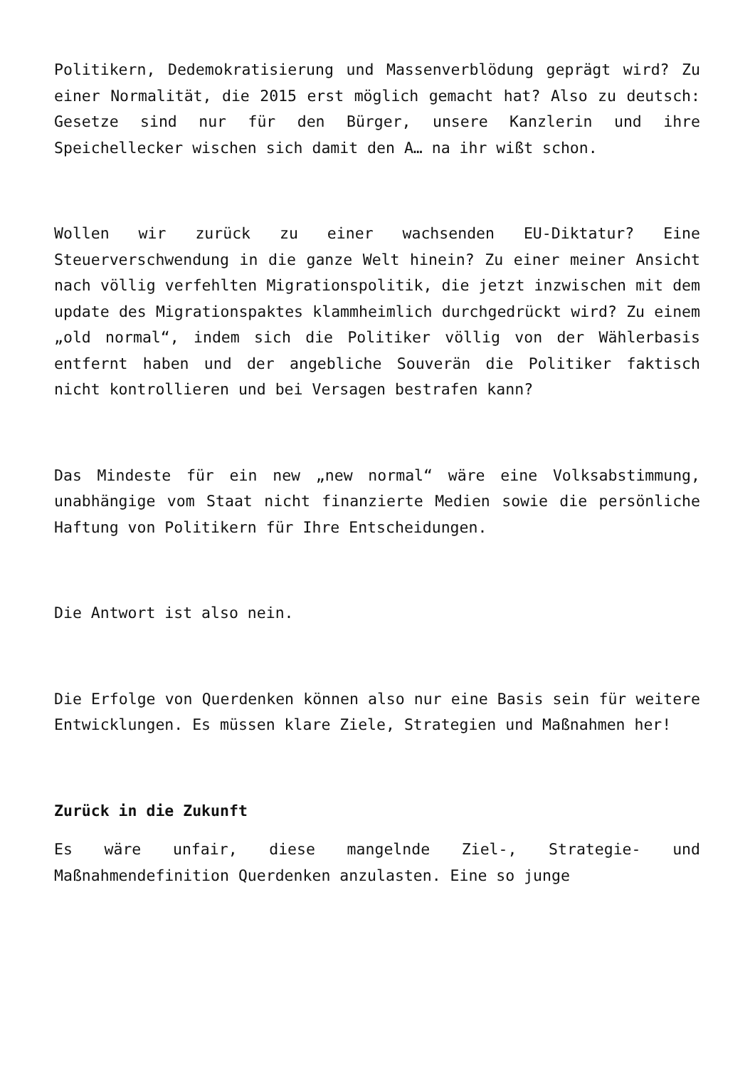Politikern, Dedemokratisierung und Massenverblödung geprägt wird? Zu einer Normalität, die 2015 erst möglich gemacht hat? Also zu deutsch: Gesetze sind nur für den Bürger, unsere Kanzlerin und ihre Speichellecker wischen sich damit den A… na ihr wißt schon.
Wollen wir zurück zu einer wachsenden EU-Diktatur? Eine Steuerverschwendung in die ganze Welt hinein? Zu einer meiner Ansicht nach völlig verfehlten Migrationspolitik, die jetzt inzwischen mit dem update des Migrationspaktes klammheimlich durchgedrückt wird? Zu einem „old normal“, indem sich die Politiker völlig von der Wählerbasis entfernt haben und der angebliche Souverän die Politiker faktisch nicht kontrollieren und bei Versagen bestrafen kann?
Das Mindeste für ein new „new normal“ wäre eine Volksabstimmung, unabhängige vom Staat nicht finanzierte Medien sowie die persönliche Haftung von Politikern für Ihre Entscheidungen.
Die Antwort ist also nein.
Die Erfolge von Querdenken können also nur eine Basis sein für weitere Entwicklungen. Es müssen klare Ziele, Strategien und Maßnahmen her!
Zurück in die Zukunft
Es wäre unfair, diese mangelnde Ziel-, Strategie- und Maßnahmendefinition Querdenken anzulasten. Eine so junge